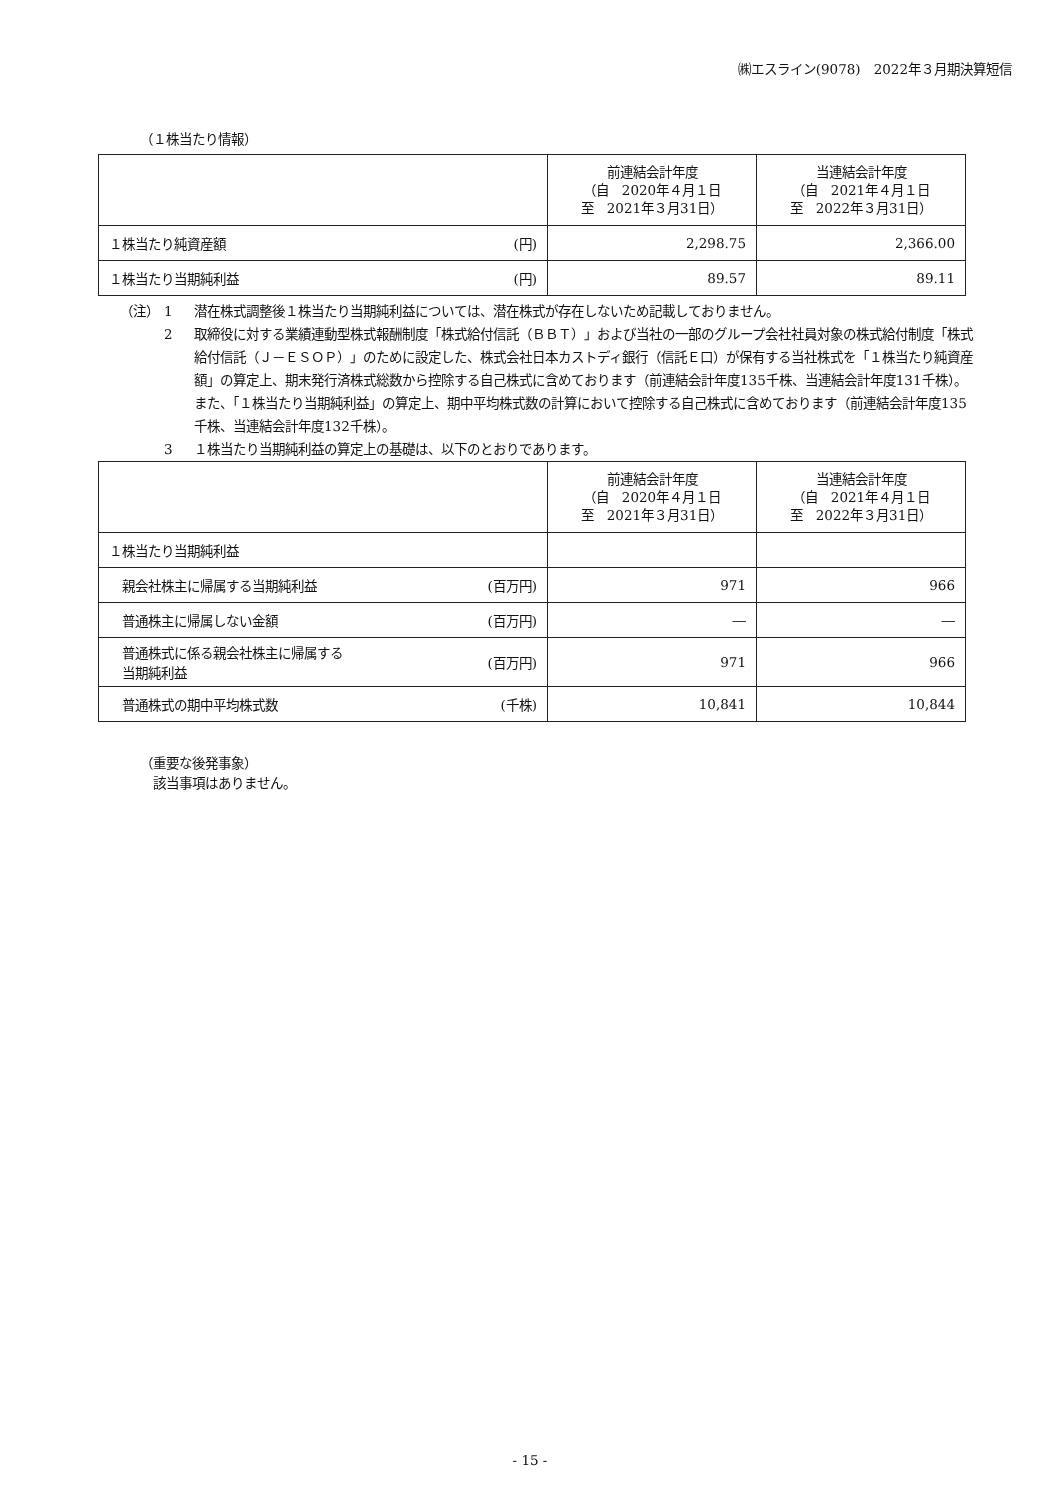㈱エスライン(9078)　2022年３月期決算短信
（１株当たり情報）
| | | 前連結会計年度 （自 2020年４月１日 至 2021年３月31日） | 当連結会計年度 （自 2021年４月１日 至 2022年３月31日） |
| --- | --- | --- | --- |
| １株当たり純資産額 | (円) | 2,298.75 | 2,366.00 |
| １株当たり当期純利益 | (円) | 89.57 | 89.11 |
（注） 1 潜在株式調整後１株当たり当期純利益については、潜在株式が存在しないため記載しておりません。
2 取締役に対する業績連動型株式報酬制度「株式給付信託（ＢＢＴ）」および当社の一部のグループ会社社員対象の株式給付制度「株式給付信託（Ｊ－ＥＳＯＰ）」のために設定した、株式会社日本カストディ銀行（信託Ｅ口）が保有する当社株式を「１株当たり純資産額」の算定上、期末発行済株式総数から控除する自己株式に含めております（前連結会計年度135千株、当連結会計年度131千株）。
また、「１株当たり当期純利益」の算定上、期中平均株式数の計算において控除する自己株式に含めております（前連結会計年度135千株、当連結会計年度132千株）。
3 １株当たり当期純利益の算定上の基礎は、以下のとおりであります。
| | | 前連結会計年度 （自 2020年４月１日 至 2021年３月31日） | 当連結会計年度 （自 2021年４月１日 至 2022年３月31日） |
| --- | --- | --- | --- |
| １株当たり当期純利益 | | | |
| 親会社株主に帰属する当期純利益 | (百万円) | 971 | 966 |
| 普通株主に帰属しない金額 | (百万円) | ― | ― |
| 普通株式に係る親会社株主に帰属する 当期純利益 | (百万円) | 971 | 966 |
| 普通株式の期中平均株式数 | (千株) | 10,841 | 10,844 |
（重要な後発事象）
　該当事項はありません。
- 15 -